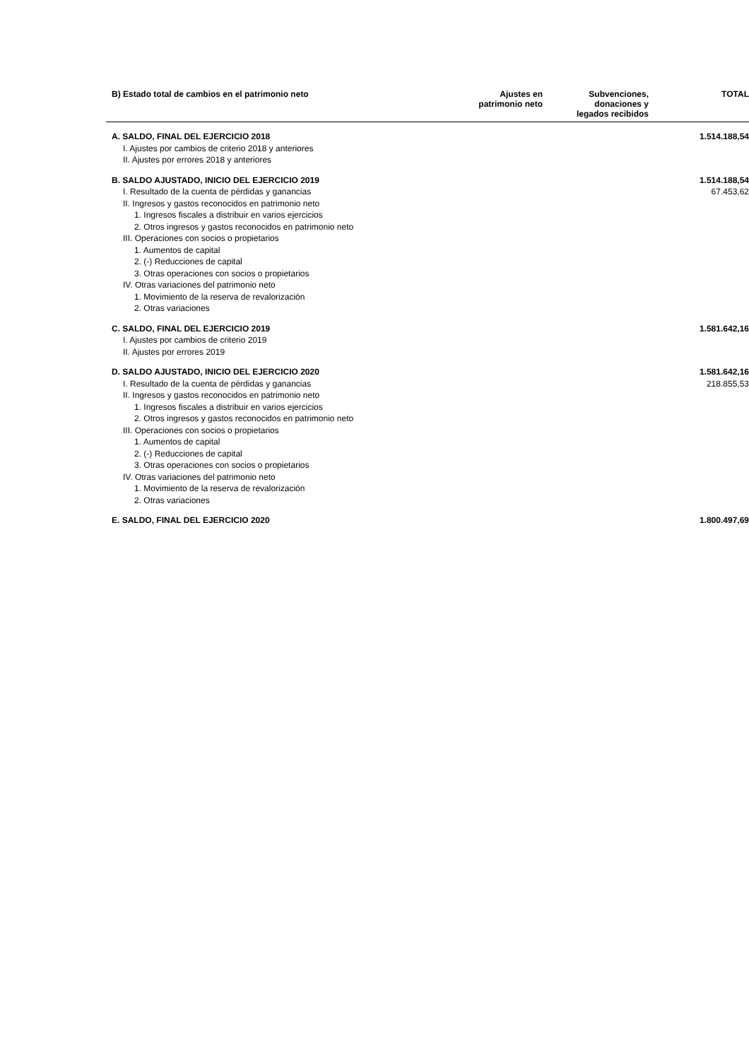| B) Estado total de cambios en el patrimonio neto | Ajustes en patrimonio neto | Subvenciones, donaciones y legados recibidos | TOTAL |
| --- | --- | --- | --- |
| A. SALDO, FINAL DEL EJERCICIO 2018 | | | 1.514.188,54 |
| I. Ajustes por cambios de criterio 2018 y anteriores | | | |
| II. Ajustes por errores 2018 y anteriores | | | |
| B. SALDO AJUSTADO, INICIO DEL EJERCICIO 2019 | | | 1.514.188,54 |
| I. Resultado de la cuenta de pérdidas y ganancias | | | 67.453,62 |
| II. Ingresos y gastos reconocidos en patrimonio neto | | | |
| 1. Ingresos fiscales a distribuir en varios ejercicios | | | |
| 2. Otros ingresos y gastos reconocidos en patrimonio neto | | | |
| III. Operaciones con socios o propietarios | | | |
| 1. Aumentos de capital | | | |
| 2. (-) Reducciones de capital | | | |
| 3. Otras operaciones con socios o propietarios | | | |
| IV. Otras variaciones del patrimonio neto | | | |
| 1. Movimiento de la reserva de revalorización | | | |
| 2. Otras variaciones | | | |
| C. SALDO, FINAL DEL EJERCICIO 2019 | | | 1.581.642,16 |
| I. Ajustes por cambios de criterio 2019 | | | |
| II. Ajustes por errores 2019 | | | |
| D. SALDO AJUSTADO, INICIO DEL EJERCICIO 2020 | | | 1.581.642,16 |
| I. Resultado de la cuenta de pérdidas y ganancias | | | 218.855,53 |
| II. Ingresos y gastos reconocidos en patrimonio neto | | | |
| 1. Ingresos fiscales a distribuir en varios ejercicios | | | |
| 2. Otros ingresos y gastos reconocidos en patrimonio neto | | | |
| III. Operaciones con socios o propietarios | | | |
| 1. Aumentos de capital | | | |
| 2. (-) Reducciones de capital | | | |
| 3. Otras operaciones con socios o propietarios | | | |
| IV. Otras variaciones del patrimonio neto | | | |
| 1. Movimiento de la reserva de revalorización | | | |
| 2. Otras variaciones | | | |
| E. SALDO, FINAL DEL EJERCICIO 2020 | | | 1.800.497,69 |